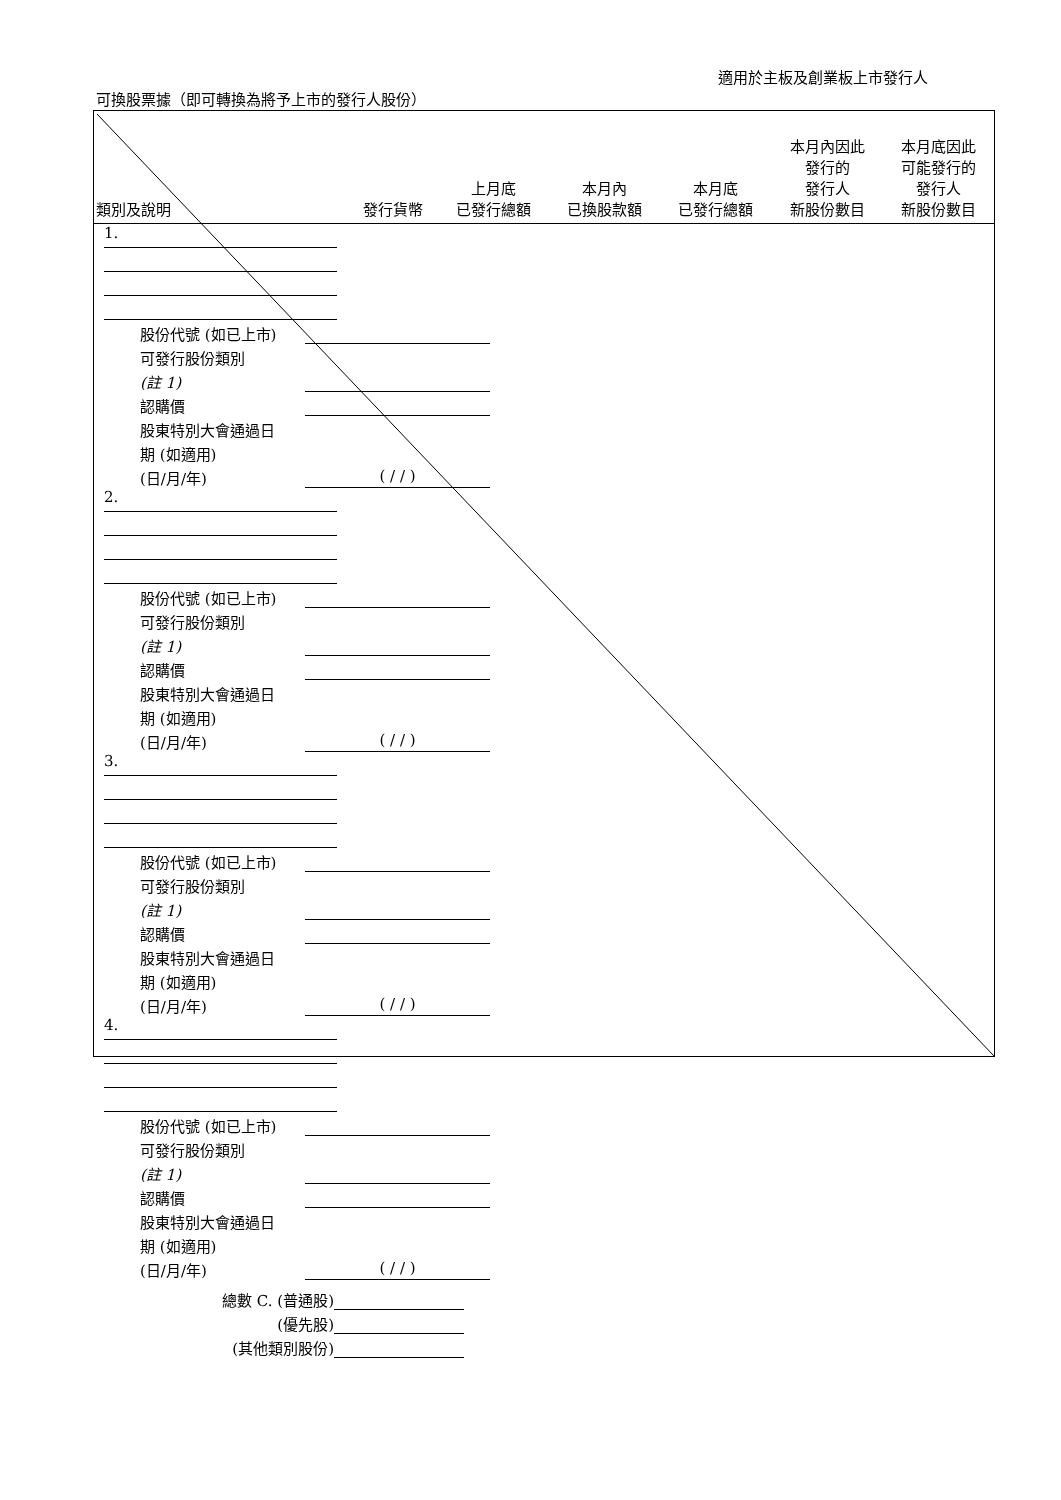適用於主板及創業板上市發行人
可換股票據（即可轉換為將予上市的發行人股份）
| 類別及說明 | 發行貨幣 | 上月底 已發行總額 | 本月內 已換股款額 | 本月底 已發行總額 | 本月內因此 發行的 發行人 新股份數目 | 本月底因此 可能發行的 發行人 新股份數目 |
1.
股份代號 (如已上市)
可發行股份類別
(註 1)
認購價
股東特別大會通過日
期 (如適用)
(日/月/年) ( / / )
2.
股份代號 (如已上市)
可發行股份類別
(註 1)
認購價
股東特別大會通過日
期 (如適用)
(日/月/年) ( / / )
3.
股份代號 (如已上市)
可發行股份類別
(註 1)
認購價
股東特別大會通過日
期 (如適用)
(日/月/年) ( / / )
4.
股份代號 (如已上市)
可發行股份類別
(註 1)
認購價
股東特別大會通過日
期 (如適用)
(日/月/年) ( / / )
總數 C. (普通股)
(優先股)
(其他類別股份)